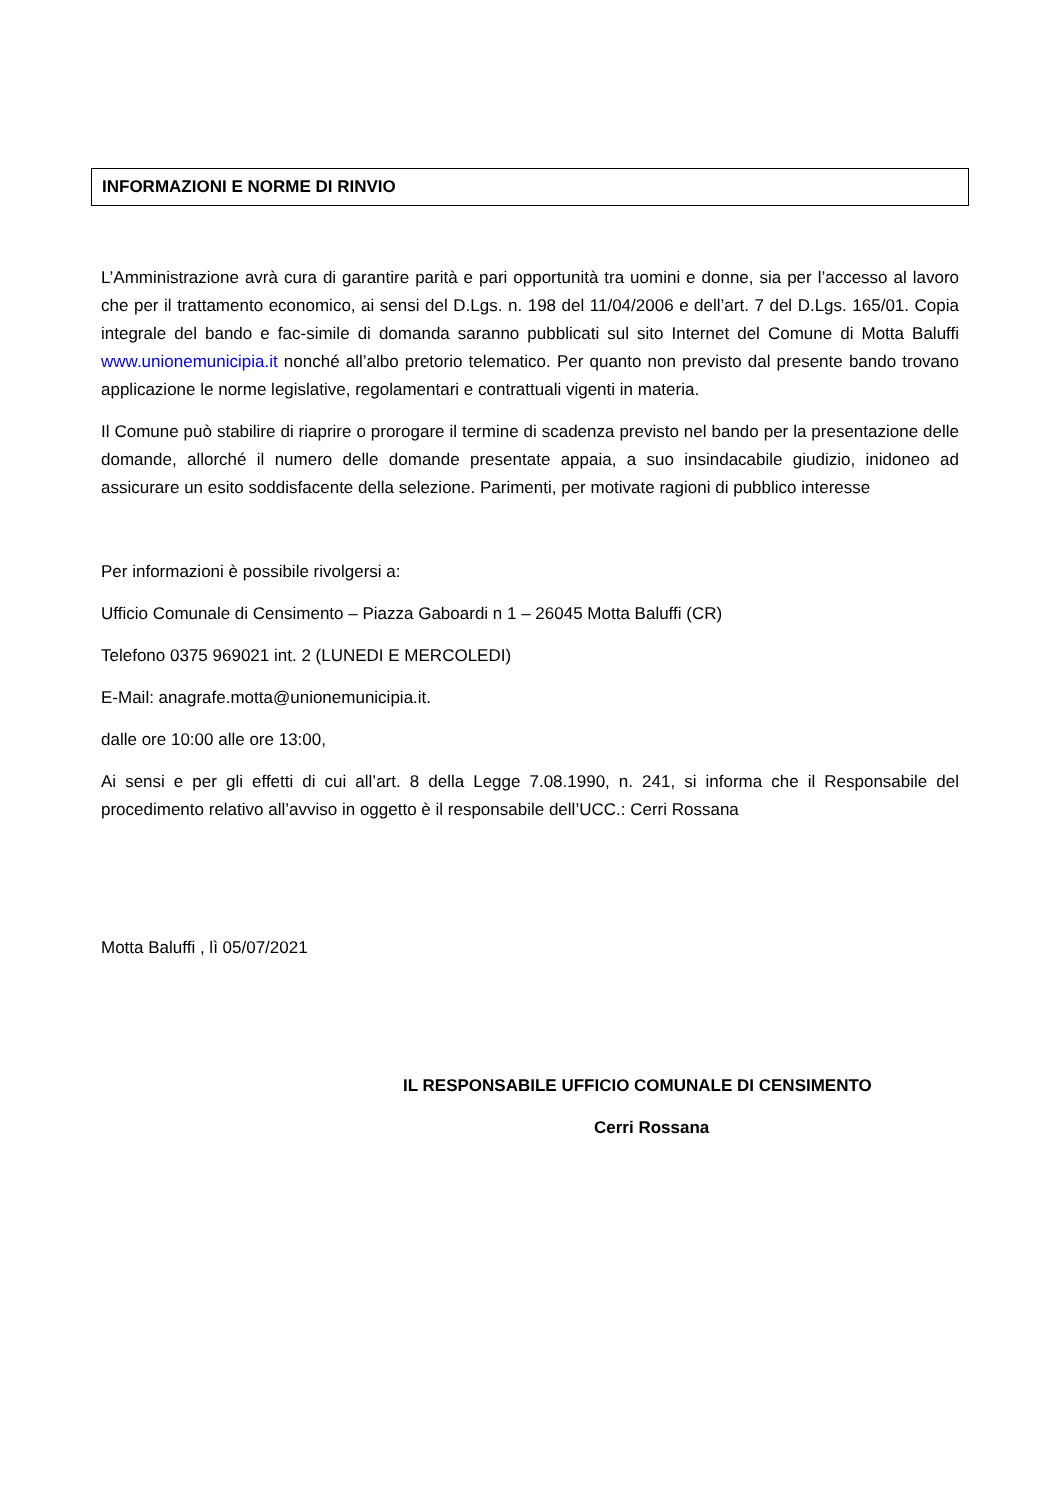INFORMAZIONI E NORME DI RINVIO
L’Amministrazione avrà cura di garantire parità e pari opportunità tra uomini e donne, sia per l’accesso al lavoro che per il trattamento economico, ai sensi del D.Lgs. n. 198 del 11/04/2006 e dell’art. 7 del D.Lgs. 165/01. Copia integrale del bando e fac-simile di domanda saranno pubblicati sul sito Internet del Comune di Motta Baluffi www.unionemunicipia.it nonché all’albo pretorio telematico. Per quanto non previsto dal presente bando trovano applicazione le norme legislative, regolamentari e contrattuali vigenti in materia.
Il Comune può stabilire di riaprire o prorogare il termine di scadenza previsto nel bando per la presentazione delle domande, allorché il numero delle domande presentate appaia, a suo insindacabile giudizio, inidoneo ad assicurare un esito soddisfacente della selezione. Parimenti, per motivate ragioni di pubblico interesse
Per informazioni è possibile rivolgersi a:
Ufficio Comunale di Censimento – Piazza Gaboardi n 1 – 26045 Motta Baluffi (CR)
Telefono 0375 969021 int. 2 (LUNEDI E MERCOLEDI)
E-Mail: anagrafe.motta@unionemunicipia.it.
dalle ore 10:00 alle ore 13:00,
Ai sensi e per gli effetti di cui all’art. 8 della Legge 7.08.1990, n. 241, si informa che il Responsabile del procedimento relativo all’avviso in oggetto è il responsabile dell’UCC.: Cerri Rossana
Motta Baluffi , lì 05/07/2021
IL RESPONSABILE UFFICIO COMUNALE DI CENSIMENTO
Cerri Rossana